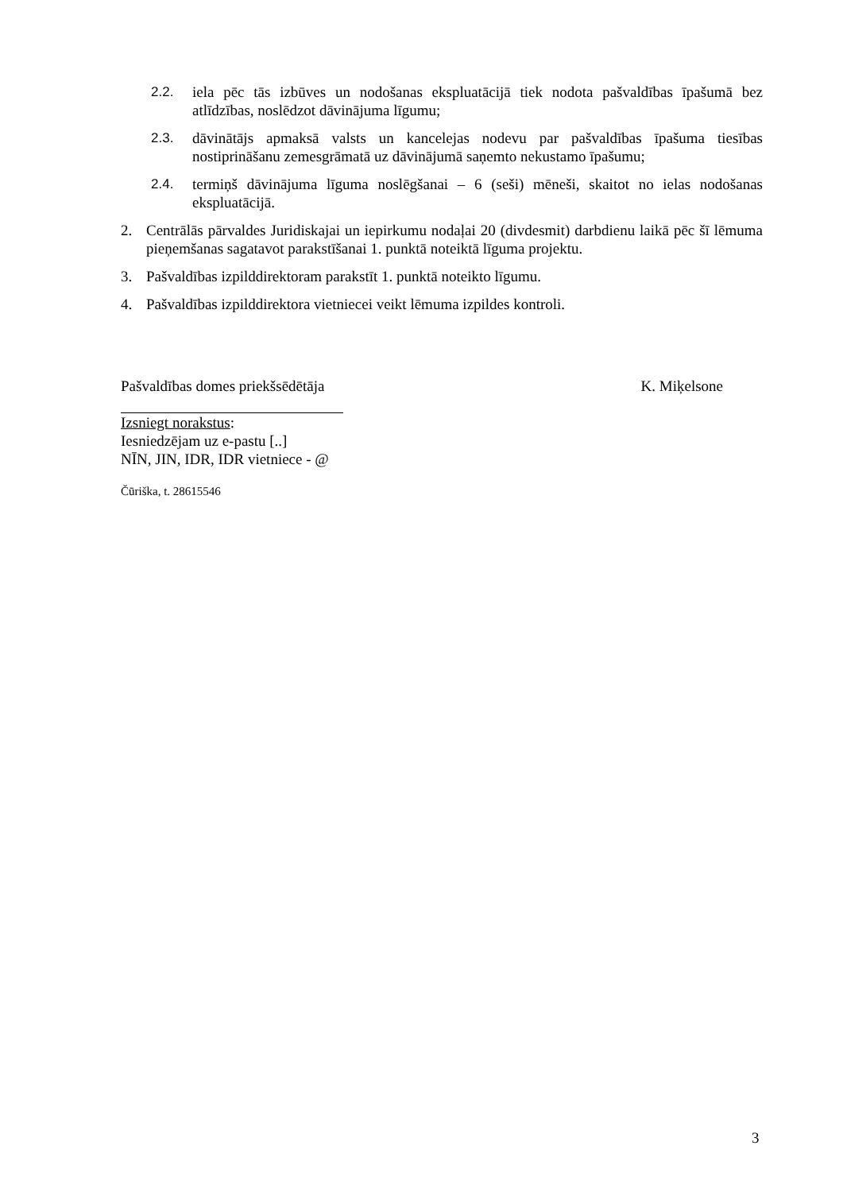2.2. iela pēc tās izbūves un nodošanas ekspluatācijā tiek nodota pašvaldības īpašumā bez atlīdzības, noslēdzot dāvinājuma līgumu;
2.3. dāvinātājs apmaksā valsts un kancelejas nodevu par pašvaldības īpašuma tiesības nostiprināšanu zemesgrāmatā uz dāvinājumā saņemto nekustamo īpašumu;
2.4. termiņš dāvinājuma līguma noslēgšanai – 6 (seši) mēneši, skaitot no ielas nodošanas ekspluatācijā.
2. Centrālās pārvaldes Juridiskajai un iepirkumu nodaļai 20 (divdesmit) darbdienu laikā pēc šī lēmuma pieņemšanas sagatavot parakstīšanai 1. punktā noteiktā līguma projektu.
3. Pašvaldības izpilddirektoram parakstīt 1. punktā noteikto līgumu.
4. Pašvaldības izpilddirektora vietniecei veikt lēmuma izpildes kontroli.
Pašvaldības domes priekšsēdētāja K. Miķelsone
Izsniegt norakstus:
Iesniedzējam uz e-pastu [..]
NĪN, JIN, IDR, IDR vietniece - @
Čūriška, t. 28615546
3